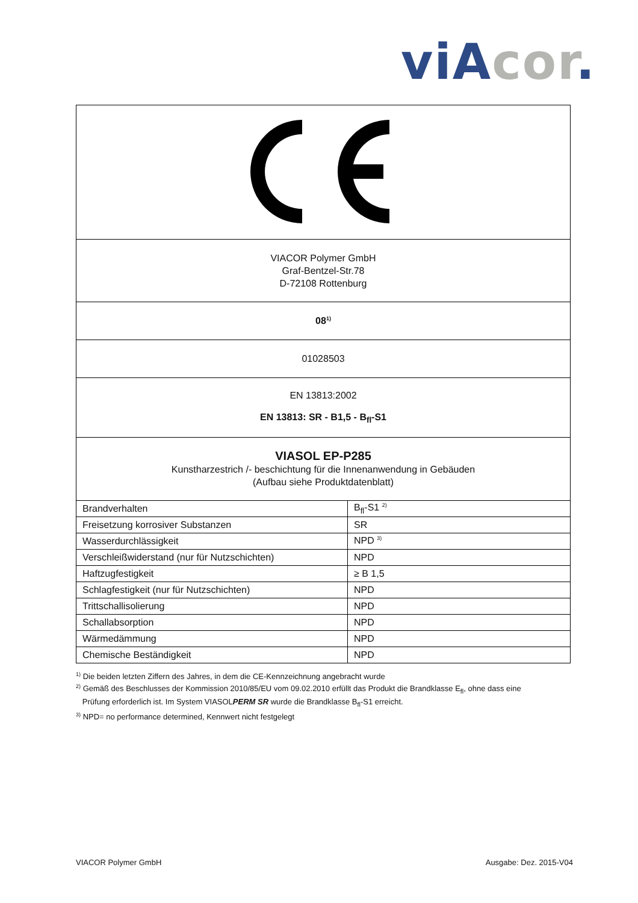viA cor.
VIACOR Polymer GmbH
Graf-Bentzel-Str.78
D-72108 Rottenburg
08<sup>1)</sup>
01028503
EN 13813:2002
EN 13813: SR - B1,5 - B<sub>fl</sub>-S1
VIASOL EP-P285
Kunstharzestrich /- beschichtung für die Innenanwendung in Gebäuden
(Aufbau siehe Produktdatenblatt)
| Brandverhalten | B<sub>fl</sub>-S1 <sup>2)</sup> |
| Freisetzung korrosiver Substanzen | SR |
| Wasserdurchlässigkeit | NPD <sup>3)</sup> |
| Verschleißwiderstand (nur für Nutzschichten) | NPD |
| Haftzugfestigkeit | ≥ B 1,5 |
| Schlagfestigkeit (nur für Nutzschichten) | NPD |
| Trittschallisolierung | NPD |
| Schallabsorption | NPD |
| Wärmedämmung | NPD |
| Chemische Beständigkeit | NPD |
<sup>1)</sup> Die beiden letzten Ziffern des Jahres, in dem die CE-Kennzeichnung angebracht wurde
<sup>2)</sup> Gemäß des Beschlusses der Kommission 2010/85/EU vom 09.02.2010 erfüllt das Produkt die Brandklasse E<sub>fl</sub>, ohne dass eine
Prüfung erforderlich ist. Im System VIASOLPERM SR wurde die Brandklasse B<sub>fl</sub>-S1 erreicht.
<sup>3)</sup> NPD= no performance determined, Kennwert nicht festgelegt
VIACOR Polymer GmbH Ausgabe: Dez. 2015-V04